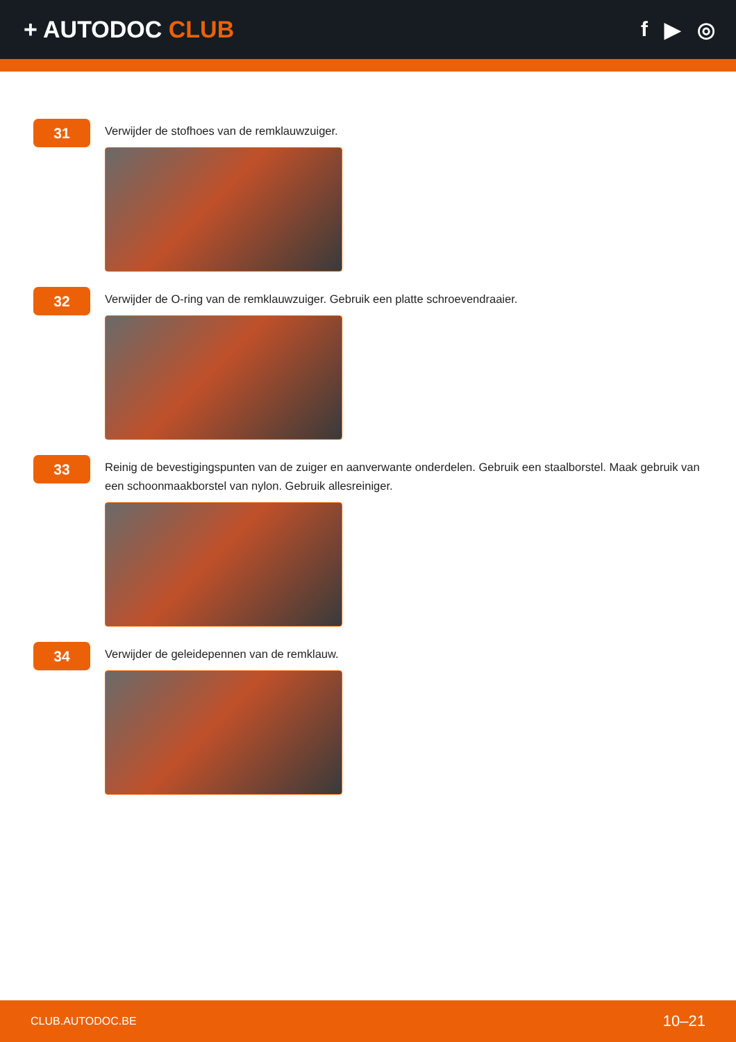+ AUTODOC CLUB f ▶ ◎
31
Verwijder de stofhoes van de remklauwzuiger.
32
Verwijder de O-ring van de remklauwzuiger. Gebruik een platte schroevendraaier.
33
Reinig de bevestigingspunten van de zuiger en aanverwante onderdelen. Gebruik een staalborstel. Maak gebruik van een schoonmaakborstel van nylon. Gebruik allesreiniger.
34
Verwijder de geleidepennen van de remklauw.
CLUB.AUTODOC.BE 10–21